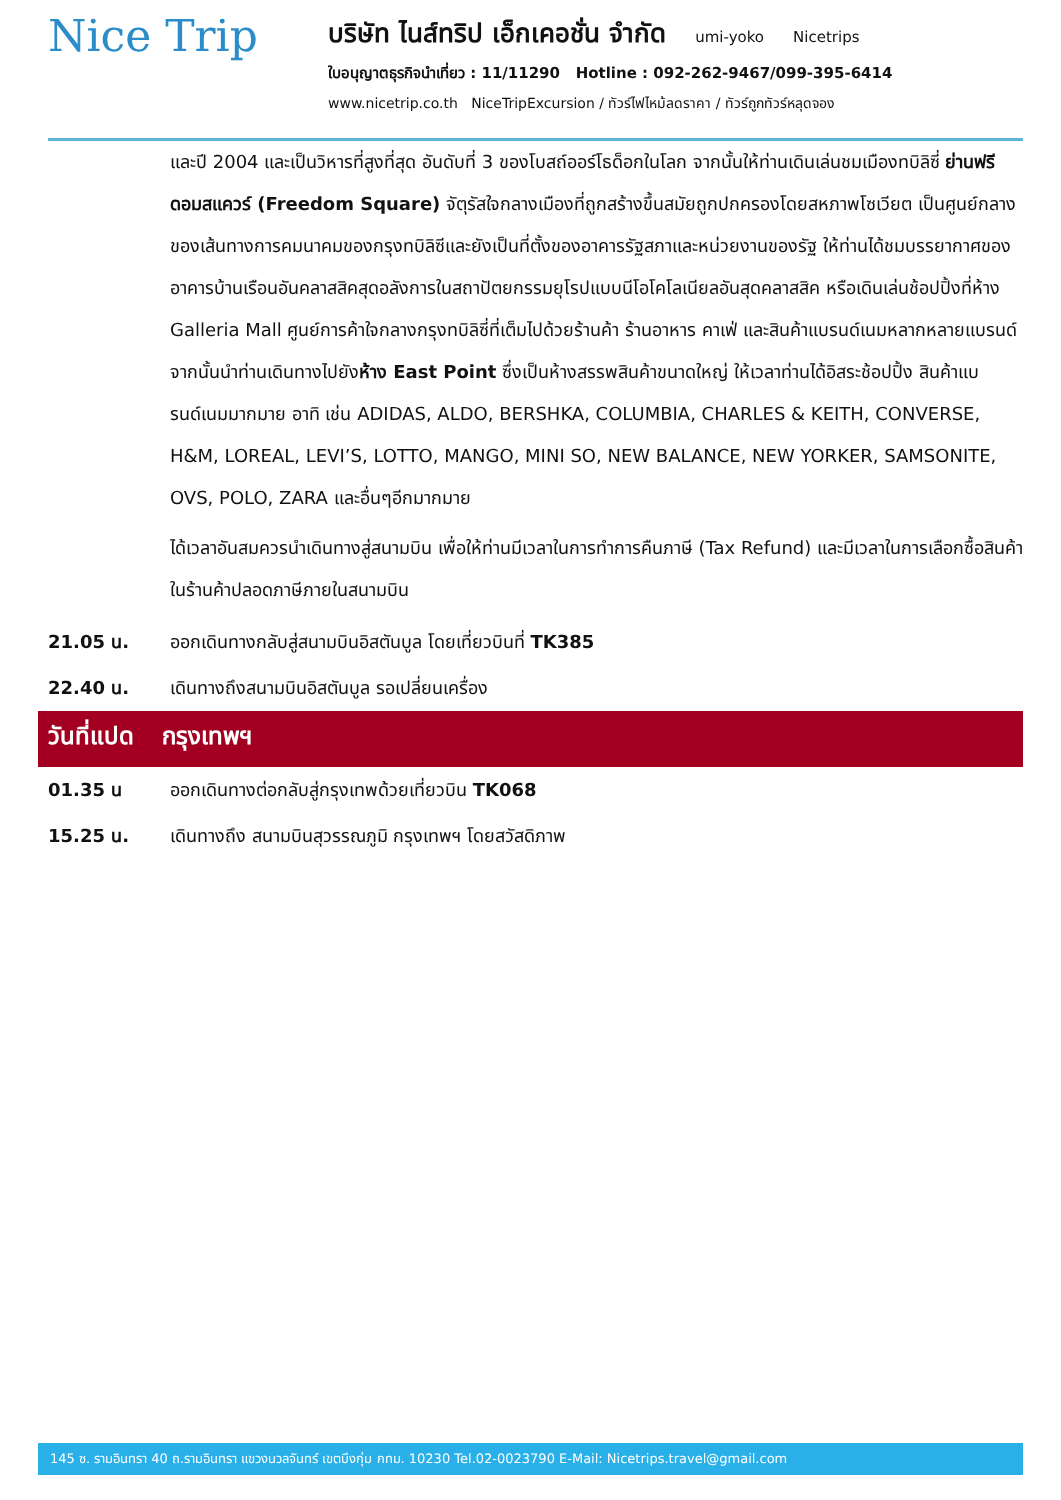Nice Trip
บริษัท ไนส์ทริป เอ็กเคอชั่น จำกัด umi-yoko Nicetrips
ใบอนุญาตธุรกิจนำเที่ยว : 11/11290 Hotline : 092-262-9467/099-395-6414
www.nicetrip.co.th NiceTripExcursion / ทัวร์ไฟไหม้ลดราคา / ทัวร์ถูกทัวร์หลุดจอง
และปี 2004 และเป็นวิหารที่สูงที่สุด อันดับที่ 3 ของโบสถ์ออร์โธด็อกในโลก จากนั้นให้ท่านเดินเล่นชมเมืองทบิลิซี่ ย่านฟรีดอมสแควร์ (Freedom Square) จัตุรัสใจกลางเมืองที่ถูกสร้างขึ้นสมัยถูกปกครองโดยสหภาพโซเวียต เป็นศูนย์กลางของเส้นทางการคมนาคมของกรุงทบิลิซีและยังเป็นที่ตั้งของอาคารรัฐสภาและหน่วยงานของรัฐ ให้ท่านได้ชมบรรยากาศของอาคารบ้านเรือนอันคลาสสิคสุดอลังการในสถาปัตยกรรมยุโรปแบบนีโอโคโลเนียลอันสุดคลาสสิค หรือเดินเล่นช้อปปิ้งที่ห้าง Galleria Mall ศูนย์การค้าใจกลางกรุงทบิลิซี่ที่เต็มไปด้วยร้านค้า ร้านอาหาร คาเฟ่ และสินค้าแบรนด์เนมหลากหลายแบรนด์ จากนั้นนำท่านเดินทางไปยังห้าง East Point ซึ่งเป็นห้างสรรพสินค้าขนาดใหญ่ ให้เวลาท่านได้อิสระช้อปปิ้ง สินค้าแบรนด์เนมมากมาย อาทิ เช่น ADIDAS, ALDO, BERSHKA, COLUMBIA, CHARLES & KEITH, CONVERSE, H&M, LOREAL, LEVI’S, LOTTO, MANGO, MINI SO, NEW BALANCE, NEW YORKER, SAMSONITE, OVS, POLO, ZARA และอื่นๆอีกมากมาย
ได้เวลาอันสมควรนำเดินทางสู่สนามบิน เพื่อให้ท่านมีเวลาในการทำการคืนภาษี (Tax Refund) และมีเวลาในการเลือกซื้อสินค้าในร้านค้าปลอดภาษีภายในสนามบิน
21.05 น. ออกเดินทางกลับสู่สนามบินอิสตันบูล โดยเที่ยวบินที่ TK385
22.40 น. เดินทางถึงสนามบินอิสตันบูล รอเปลี่ยนเครื่อง
วันที่แปด กรุงเทพฯ
01.35 น ออกเดินทางต่อกลับสู่กรุงเทพด้วยเที่ยวบิน TK068
15.25 น. เดินทางถึง สนามบินสุวรรณภูมิ กรุงเทพฯ โดยสวัสดิภาพ
145 ซ. รามอินทรา 40 ถ.รามอินทรา แขวงนวลจันทร์ เขตบึงกุ่ม กทม. 10230 Tel.02-0023790 E-Mail: Nicetrips.travel@gmail.com